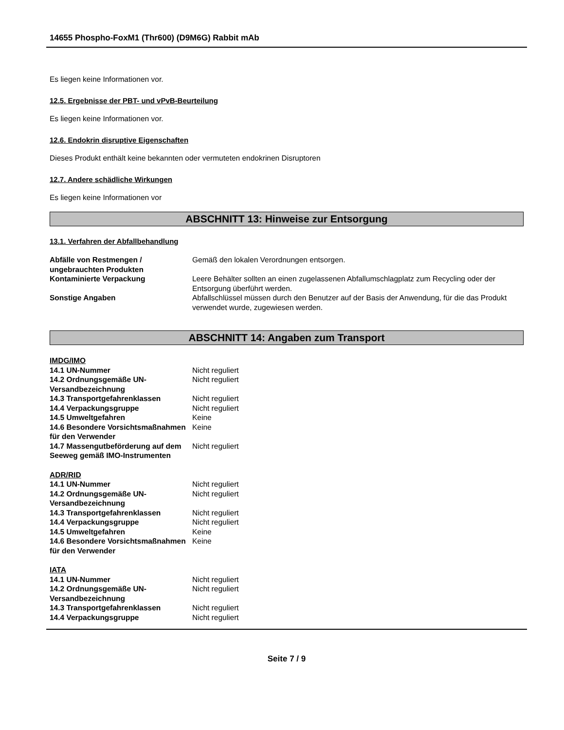14655 Phospho-FoxM1 (Thr600) (D9M6G) Rabbit mAb
Es liegen keine Informationen vor.
12.5. Ergebnisse der PBT- und vPvB-Beurteilung
Es liegen keine Informationen vor.
12.6. Endokrin disruptive Eigenschaften
Dieses Produkt enthält keine bekannten oder vermuteten endokrinen Disruptoren
12.7. Andere schädliche Wirkungen
Es liegen keine Informationen vor
ABSCHNITT 13: Hinweise zur Entsorgung
13.1. Verfahren der Abfallbehandlung
| Abfälle von Restmengen / ungebrauchten Produkten | Gemäß den lokalen Verordnungen entsorgen. |
| Kontaminierte Verpackung | Leere Behälter sollten an einen zugelassenen Abfallumschlagplatz zum Recycling oder der Entsorgung überführt werden. |
| Sonstige Angaben | Abfallschlüssel müssen durch den Benutzer auf der Basis der Anwendung, für die das Produkt verwendet wurde, zugewiesen werden. |
ABSCHNITT 14: Angaben zum Transport
| IMDG/IMO | |
| 14.1 UN-Nummer | Nicht reguliert |
| 14.2 Ordnungsgemäße UN-Versandbezeichnung | Nicht reguliert |
| 14.3 Transportgefahrenklassen | Nicht reguliert |
| 14.4 Verpackungsgruppe | Nicht reguliert |
| 14.5 Umweltgefahren | Keine |
| 14.6 Besondere Vorsichtsmaßnahmen für den Verwender | Keine |
| 14.7 Massengutbeförderung auf dem Seeweg gemäß IMO-Instrumenten | Nicht reguliert |
| ADR/RID | |
| 14.1 UN-Nummer | Nicht reguliert |
| 14.2 Ordnungsgemäße UN-Versandbezeichnung | Nicht reguliert |
| 14.3 Transportgefahrenklassen | Nicht reguliert |
| 14.4 Verpackungsgruppe | Nicht reguliert |
| 14.5 Umweltgefahren | Keine |
| 14.6 Besondere Vorsichtsmaßnahmen für den Verwender | Keine |
| IATA | |
| 14.1 UN-Nummer | Nicht reguliert |
| 14.2 Ordnungsgemäße UN-Versandbezeichnung | Nicht reguliert |
| 14.3 Transportgefahrenklassen | Nicht reguliert |
| 14.4 Verpackungsgruppe | Nicht reguliert |
Seite 7 / 9